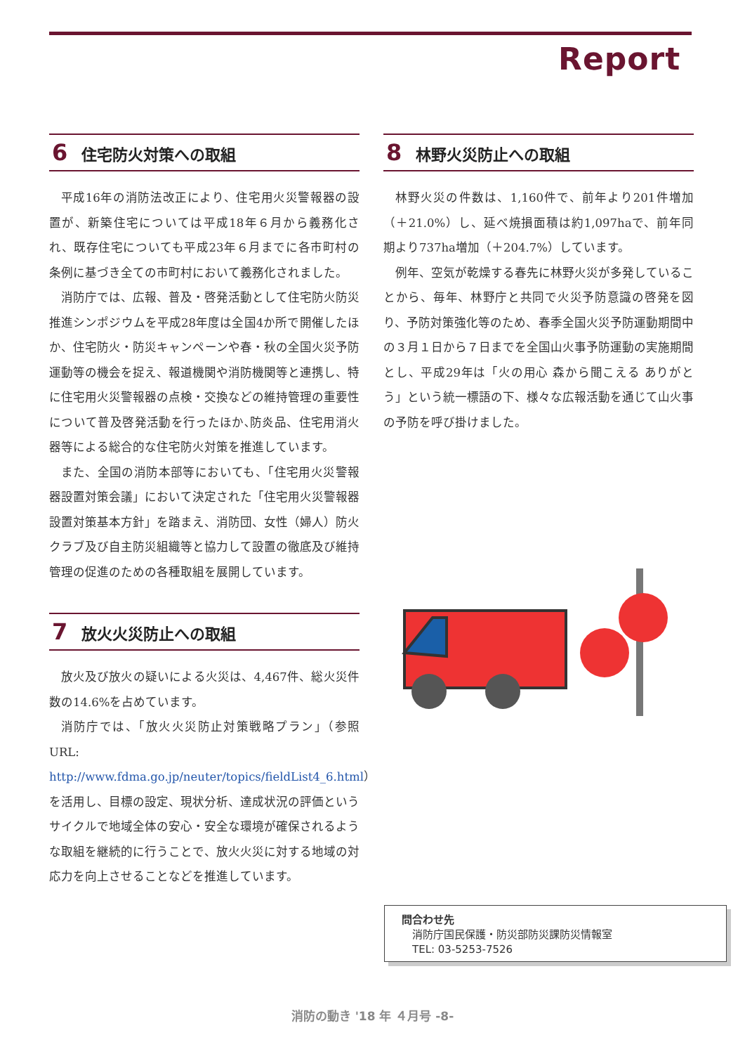Report
6 住宅防火対策への取組
平成16年の消防法改正により、住宅用火災警報器の設置が、新築住宅については平成18年６月から義務化され、既存住宅についても平成23年６月までに各市町村の条例に基づき全ての市町村において義務化されました。
消防庁では、広報、普及・啓発活動として住宅防火防災推進シンポジウムを平成28年度は全国4か所で開催したほか、住宅防火・防災キャンペーンや春・秋の全国火災予防運動等の機会を捉え、報道機関や消防機関等と連携し、特に住宅用火災警報器の点検・交換などの維持管理の重要性について普及啓発活動を行ったほか､防炎品、住宅用消火器等による総合的な住宅防火対策を推進しています。
また、全国の消防本部等においても、「住宅用火災警報器設置対策会議」において決定された「住宅用火災警報器設置対策基本方針」を踏まえ、消防団、女性（婦人）防火クラブ及び自主防災組織等と協力して設置の徹底及び維持管理の促進のための各種取組を展開しています。
7 放火火災防止への取組
放火及び放火の疑いによる火災は、4,467件、総火災件数の14.6%を占めています。
消防庁では、「放火火災防止対策戦略プラン」（参照URL: http://www.fdma.go.jp/neuter/topics/fieldList4_6.html）を活用し、目標の設定、現状分析、達成状況の評価というサイクルで地域全体の安心・安全な環境が確保されるような取組を継続的に行うことで、放火火災に対する地域の対応力を向上させることなどを推進しています。
8 林野火災防止への取組
林野火災の件数は、1,160件で、前年より201件増加（＋21.0%）し、延べ焼損面積は約1,097haで、前年同期より737ha増加（＋204.7%）しています。
例年、空気が乾燥する春先に林野火災が多発していることから、毎年、林野庁と共同で火災予防意識の啓発を図り、予防対策強化等のため、春季全国火災予防運動期間中の３月１日から７日までを全国山火事予防運動の実施期間とし、平成29年は「火の用心 森から聞こえる ありがとう」という統一標語の下、様々な広報活動を通じて山火事の予防を呼び掛けました。
問合わせ先
　消防庁国民保護・防災部防災課防災情報室
　TEL: 03-5253-7526
消防の動き '18 年 ４月号 -8-